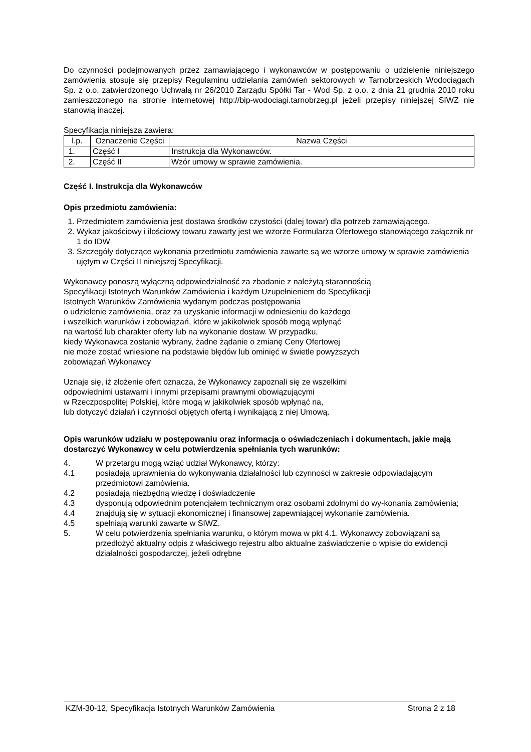Do czynności podejmowanych przez zamawiającego i wykonawców w postępowaniu o udzielenie niniejszego zamówienia stosuje się przepisy Regulaminu udzielania zamówień sektorowych w Tarnobrzeskich Wodociągach Sp. z o.o. zatwierdzonego Uchwałą nr 26/2010 Zarządu Spółki Tar - Wod Sp. z o.o. z dnia 21 grudnia 2010 roku zamieszczonego na stronie internetowej http://bip-wodociagi.tarnobrzeg.pl jeżeli przepisy niniejszej SIWZ nie stanowią inaczej.
Specyfikacja niniejsza zawiera:
| l.p. | Oznaczenie Części | Nazwa Części |
| --- | --- | --- |
| 1. | Część I | Instrukcja dla Wykonawców. |
| 2. | Część II | Wzór umowy w sprawie zamówienia. |
Część I. Instrukcja dla Wykonawców
Opis przedmiotu zamówienia:
1. Przedmiotem zamówienia jest dostawa środków czystości (dalej towar) dla potrzeb zamawiającego.
2. Wykaz jakościowy i ilościowy towaru zawarty jest we wzorze Formularza Ofertowego stanowiącego załącznik nr 1 do IDW
3. Szczegóły dotyczące wykonania przedmiotu zamówienia zawarte są we wzorze umowy w sprawie zamówienia ujętym w Części II niniejszej Specyfikacji.
Wykonawcy ponoszą wyłączną odpowiedzialność za zbadanie z należytą starannością
Specyfikacji Istotnych Warunków Zamówienia i każdym Uzupełnieniem do Specyfikacji
Istotnych Warunków Zamówienia wydanym podczas postępowania
o udzielenie zamówienia, oraz za uzyskanie informacji w odniesieniu do każdego
i wszelkich warunków i zobowiązań, które w jakikolwiek sposób mogą wpłynąć
na wartość lub charakter oferty lub na wykonanie dostaw. W przypadku,
kiedy Wykonawca zostanie wybrany, żadne żądanie o zmianę Ceny Ofertowej
nie może zostać wniesione na podstawie błędów lub ominięć w świetle powyższych
zobowiązań Wykonawcy
Uznaje się, iż złożenie ofert oznacza, że Wykonawcy zapoznali się ze wszelkimi
odpowiednimi ustawami i innymi przepisami prawnymi obowiązującymi
w Rzeczpospolitej Polskiej, które mogą w jakikolwiek sposób wpłynąć na,
lub dotyczyć działań i czynności objętych ofertą i wynikającą z niej Umową.
Opis warunków udziału w postępowaniu oraz informacja o oświadczeniach i dokumentach, jakie mają dostarczyć Wykonawcy w celu potwierdzenia spełniania tych warunków:
4. W przetargu mogą wziąć udział Wykonawcy, którzy:
4.1 posiadają uprawnienia do wykonywania działalności lub czynności w zakresie odpowiadającym przedmiotowi zamówienia.
4.2 posiadają niezbędną wiedzę i doświadczenie
4.3 dysponują odpowiednim potencjałem technicznym oraz osobami zdolnymi do wy-konania zamówienia;
4.4 znajdują się w sytuacji ekonomicznej i finansowej zapewniającej wykonanie zamówienia.
4.5 spełniają warunki zawarte w SIWZ.
5. W celu potwierdzenia spełniania warunku, o którym mowa w pkt 4.1. Wykonawcy zobowiązani są przedłożyć aktualny odpis z właściwego rejestru albo aktualne zaświadczenie o wpisie do ewidencji działalności gospodarczej, jeżeli odrębne
KZM-30-12, Specyfikacja Istotnych Warunków Zamówienia Strona 2 z 18